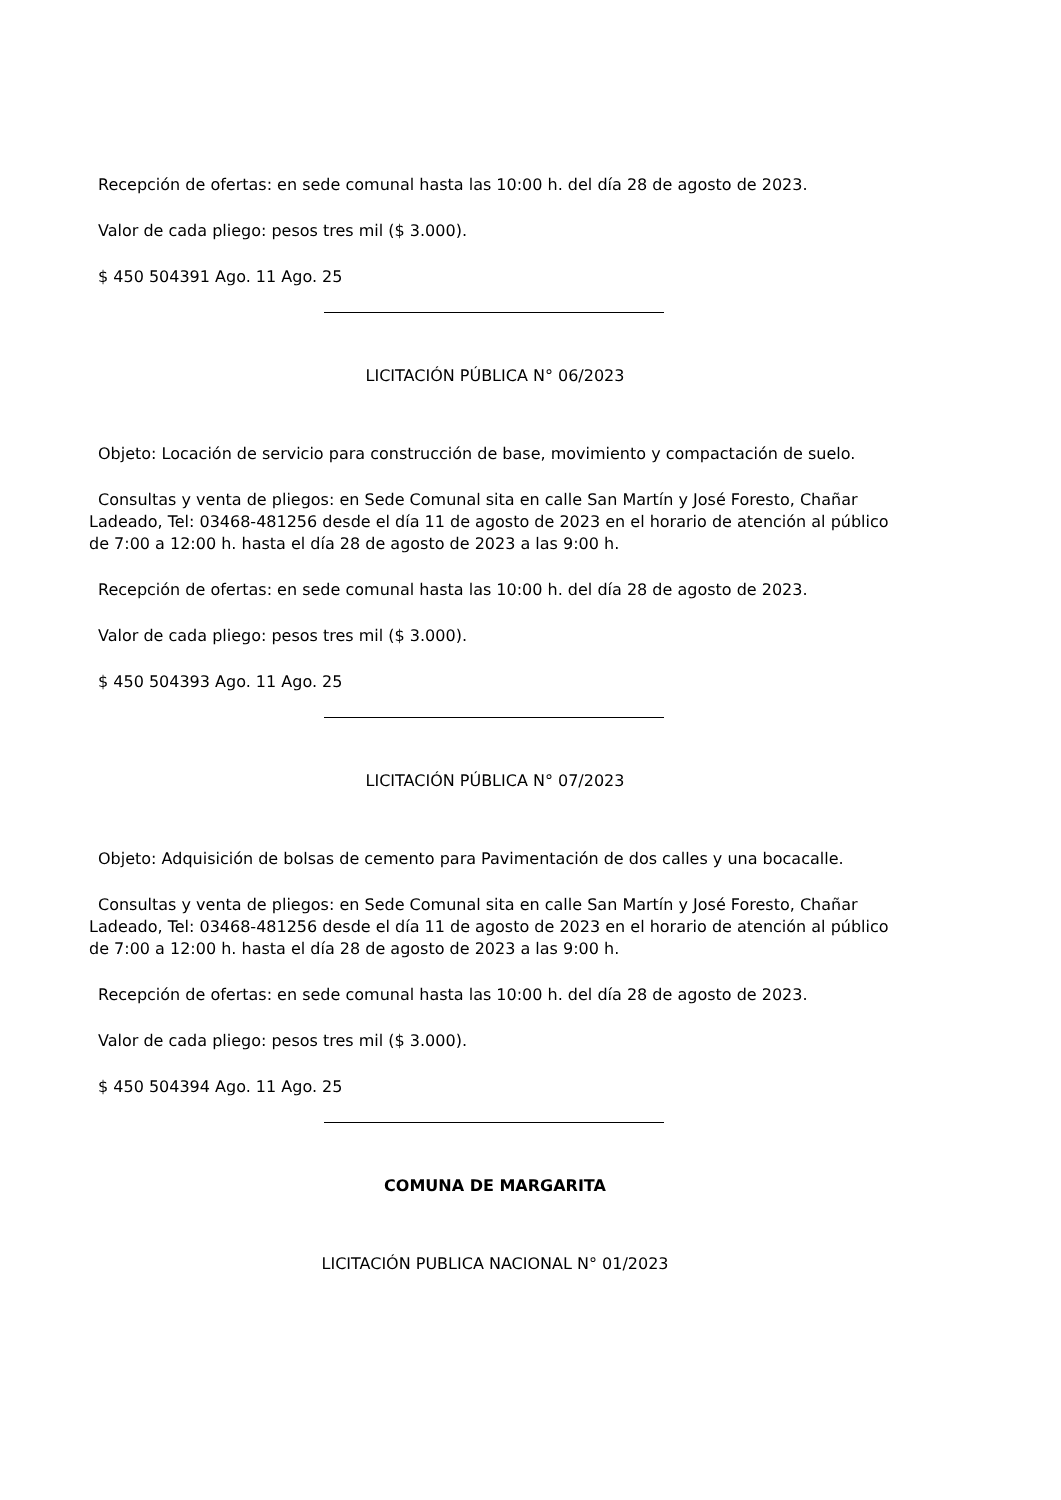Recepción de ofertas: en sede comunal hasta las 10:00 h. del día 28 de agosto de 2023.
Valor de cada pliego: pesos tres mil ($ 3.000).
$ 450 504391 Ago. 11 Ago. 25
LICITACIÓN PÚBLICA N° 06/2023
Objeto: Locación de servicio para construcción de base, movimiento y compactación de suelo.
Consultas y venta de pliegos: en Sede Comunal sita en calle San Martín y José Foresto, Chañar Ladeado, Tel: 03468-481256 desde el día 11 de agosto de 2023 en el horario de atención al público de 7:00 a 12:00 h. hasta el día 28 de agosto de 2023 a las 9:00 h.
Recepción de ofertas: en sede comunal hasta las 10:00 h. del día 28 de agosto de 2023.
Valor de cada pliego: pesos tres mil ($ 3.000).
$ 450 504393 Ago. 11 Ago. 25
LICITACIÓN PÚBLICA N° 07/2023
Objeto: Adquisición de bolsas de cemento para Pavimentación de dos calles y una bocacalle.
Consultas y venta de pliegos: en Sede Comunal sita en calle San Martín y José Foresto, Chañar Ladeado, Tel: 03468-481256 desde el día 11 de agosto de 2023 en el horario de atención al público de 7:00 a 12:00 h. hasta el día 28 de agosto de 2023 a las 9:00 h.
Recepción de ofertas: en sede comunal hasta las 10:00 h. del día 28 de agosto de 2023.
Valor de cada pliego: pesos tres mil ($ 3.000).
$ 450 504394 Ago. 11 Ago. 25
COMUNA DE MARGARITA
LICITACIÓN PUBLICA NACIONAL N° 01/2023